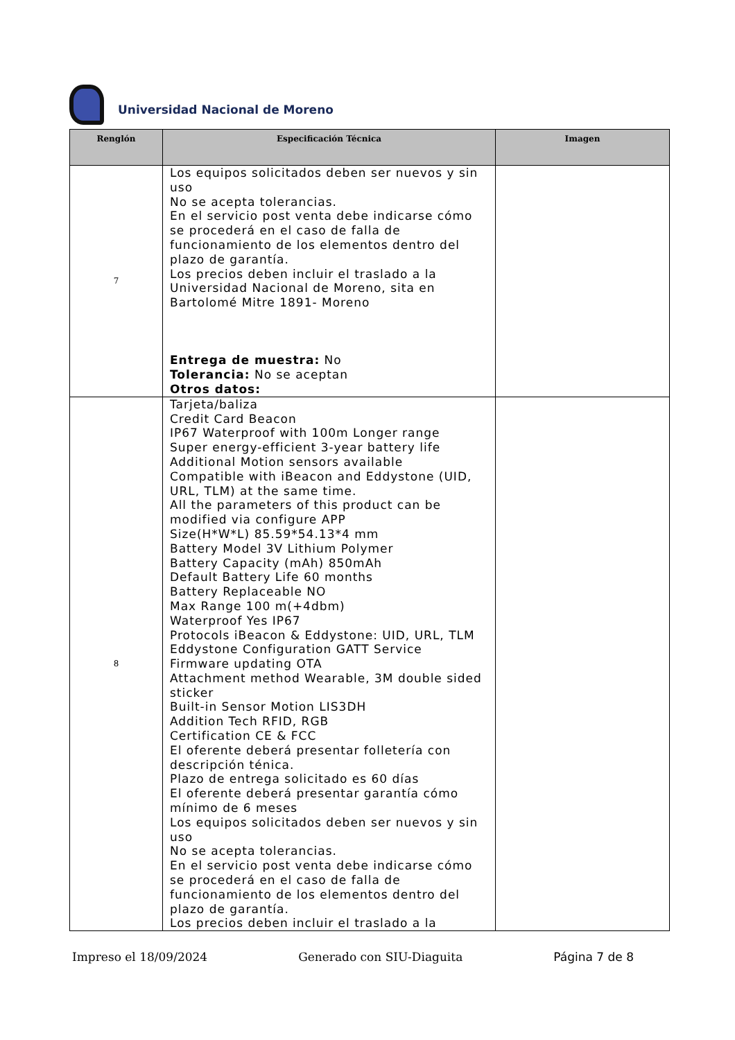Universidad Nacional de Moreno
| Renglón | Especificación Técnica | Imagen |
| --- | --- | --- |
| 7 | Los equipos solicitados deben ser nuevos y sin uso No se acepta tolerancias. En el servicio post venta debe indicarse cómo se procederá en el caso de falla de funcionamiento de los elementos dentro del plazo de garantía. Los precios deben incluir el traslado a la Universidad Nacional de Moreno, sita en Bartolomé Mitre 1891- Moreno Entrega de muestra: No Tolerancia: No se aceptan Otros datos: | |
| 8 | Tarjeta/baliza Credit Card Beacon IP67 Waterproof with 100m Longer range Super energy-efficient 3-year battery life Additional Motion sensors available Compatible with iBeacon and Eddystone (UID, URL, TLM) at the same time. All the parameters of this product can be modified via configure APP Size(H*W*L) 85.59*54.13*4 mm Battery Model 3V Lithium Polymer Battery Capacity (mAh) 850mAh Default Battery Life 60 months Battery Replaceable NO Max Range 100 m(+4dbm) Waterproof Yes IP67 Protocols iBeacon & Eddystone: UID, URL, TLM Eddystone Configuration GATT Service Firmware updating OTA Attachment method Wearable, 3M double sided sticker Built-in Sensor Motion LIS3DH Addition Tech RFID, RGB Certification CE & FCC El oferente deberá presentar folletería con descripción ténica. Plazo de entrega solicitado es 60 días El oferente deberá presentar garantía cómo mínimo de 6 meses Los equipos solicitados deben ser nuevos y sin uso No se acepta tolerancias. En el servicio post venta debe indicarse cómo se procederá en el caso de falla de funcionamiento de los elementos dentro del plazo de garantía. Los precios deben incluir el traslado a la | |
Impreso el 18/09/2024 Generado con SIU-Diaguita Página 7 de 8